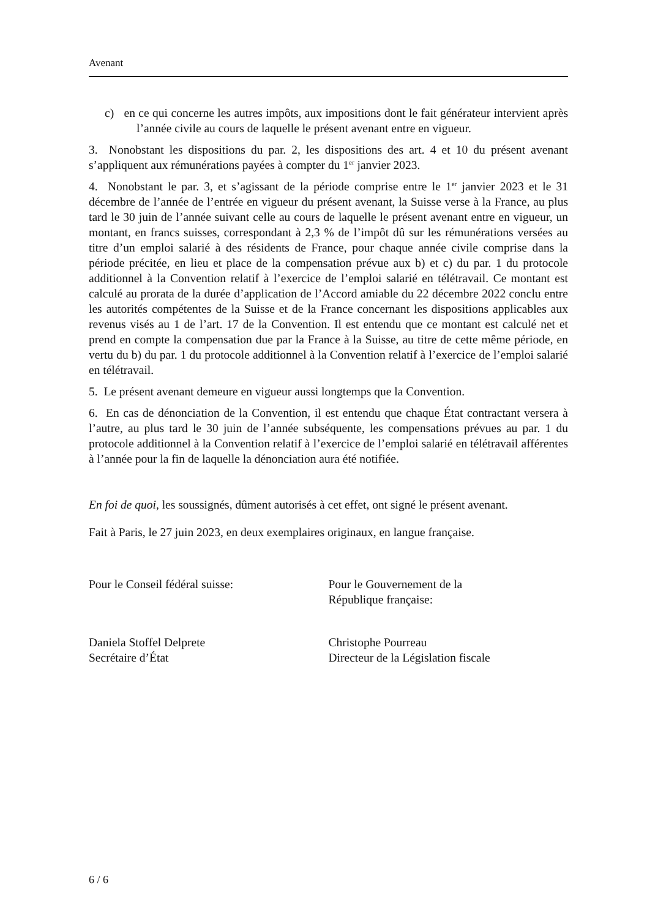Avenant
c) en ce qui concerne les autres impôts, aux impositions dont le fait générateur intervient après l’année civile au cours de laquelle le présent avenant entre en vigueur.
3. Nonobstant les dispositions du par. 2, les dispositions des art. 4 et 10 du présent avenant s’appliquent aux rémunérations payées à compter du 1<sup>er</sup> janvier 2023.
4. Nonobstant le par. 3, et s’agissant de la période comprise entre le 1<sup>er</sup> janvier 2023 et le 31 décembre de l’année de l’entrée en vigueur du présent avenant, la Suisse verse à la France, au plus tard le 30 juin de l’année suivant celle au cours de laquelle le présent avenant entre en vigueur, un montant, en francs suisses, correspondant à 2,3 % de l’impôt dû sur les rémunérations versées au titre d’un emploi salarié à des résidents de France, pour chaque année civile comprise dans la période précitée, en lieu et place de la compensation prévue aux b) et c) du par. 1 du protocole additionnel à la Convention relatif à l’exercice de l’emploi salarié en télétravail. Ce montant est calculé au prorata de la durée d’application de l’Accord amiable du 22 décembre 2022 conclu entre les autorités compétentes de la Suisse et de la France concernant les dispositions applicables aux revenus visés au 1 de l’art. 17 de la Convention. Il est entendu que ce montant est calculé net et prend en compte la compensation due par la France à la Suisse, au titre de cette même période, en vertu du b) du par. 1 du protocole additionnel à la Convention relatif à l’exercice de l’emploi salarié en télétravail.
5. Le présent avenant demeure en vigueur aussi longtemps que la Convention.
6. En cas de dénonciation de la Convention, il est entendu que chaque État contractant versera à l’autre, au plus tard le 30 juin de l’année subséquente, les compensations prévues au par. 1 du protocole additionnel à la Convention relatif à l’exercice de l’emploi salarié en télétravail afférentes à l’année pour la fin de laquelle la dénonciation aura été notifiée.
En foi de quoi, les soussignés, dûment autorisés à cet effet, ont signé le présent avenant.
Fait à Paris, le 27 juin 2023, en deux exemplaires originaux, en langue française.
Pour le Conseil fédéral suisse: Pour le Gouvernement de la
République française:
Daniela Stoffel Delprete
Secrétaire d’État
Christophe Pourreau
Directeur de la Législation fiscale
6 / 6